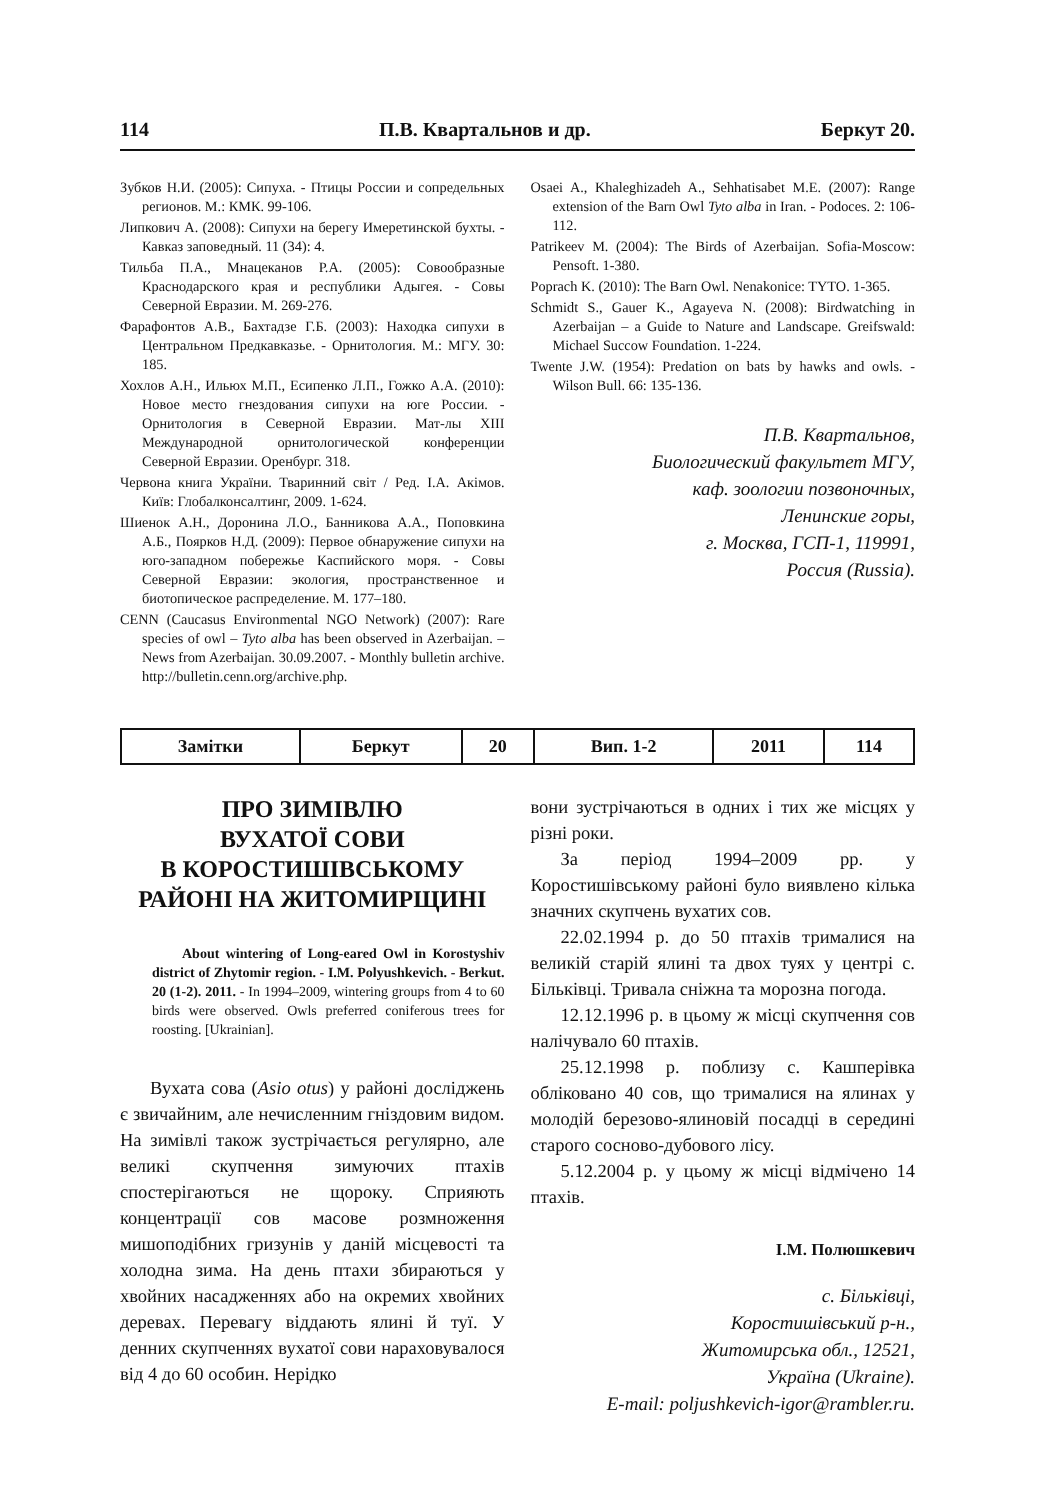114 П.В. Квартальнов и др. Беркут 20.
Зубков Н.И. (2005): Сипуха. - Птицы России и сопредельных регионов. М.: КМК. 99-106.
Липкович А. (2008): Сипухи на берегу Имеретинской бухты. - Кавказ заповедный. 11 (34): 4.
Тильба П.А., Мнацеканов Р.А. (2005): Совообразные Краснодарского края и республики Адыгея. - Совы Северной Евразии. М. 269-276.
Фарафонтов А.В., Бахтадзе Г.Б. (2003): Находка сипухи в Центральном Предкавказье. - Орнитология. М.: МГУ. 30: 185.
Хохлов А.Н., Ильюх М.П., Есипенко Л.П., Гожко А.А. (2010): Новое место гнездования сипухи на юге России. - Орнитология в Северной Евразии. Мат-лы XIII Международной орнитологической конференции Северной Евразии. Оренбург. 318.
Червона книга України. Тваринний світ / Ред. І.А. Акімов. Київ: Глобалконсалтинг, 2009. 1-624.
Шиенок А.Н., Доронина Л.О., Банникова А.А., Поповкина А.Б., Поярков Н.Д. (2009): Первое обнаружение сипухи на юго-западном побережье Каспийского моря. - Совы Северной Евразии: экология, пространственное и биотопическое распределение. М. 177–180.
CENN (Caucasus Environmental NGO Network) (2007): Rare species of owl – Tyto alba has been observed in Azerbaijan. – News from Azerbaijan. 30.09.2007. - Monthly bulletin archive. http://bulletin.cenn.org/archive.php.
Osaei A., Khaleghizadeh A., Sehhatisabet M.E. (2007): Range extension of the Barn Owl Tyto alba in Iran. - Podoces. 2: 106-112.
Patrikeev M. (2004): The Birds of Azerbaijan. Sofia-Moscow: Pensoft. 1-380.
Poprach K. (2010): The Barn Owl. Nenakonice: TYTO. 1-365.
Schmidt S., Gauer K., Agayeva N. (2008): Birdwatching in Azerbaijan – a Guide to Nature and Landscape. Greifswald: Michael Succow Foundation. 1-224.
Twente J.W. (1954): Predation on bats by hawks and owls. - Wilson Bull. 66: 135-136.
П.В. Квартальнов,
Биологический факультет МГУ,
каф. зоологии позвоночных,
Ленинские горы,
г. Москва, ГСП-1, 119991,
Россия (Russia).
| Замітки | Беркут | 20 | Вип. 1-2 | 2011 | 114 |
ПРО ЗИМІВЛЮ
ВУХАТОЇ СОВИ
В КОРОСТИШІВСЬКОМУ
РАЙОНІ НА ЖИТОМИРЩИНІ
About wintering of Long-eared Owl in Korostyshiv district of Zhytomir region. - I.M. Polyushkevich. - Berkut. 20 (1-2). 2011. - In 1994–2009, wintering groups from 4 to 60 birds were observed. Owls preferred coniferous trees for roosting. [Ukrainian].
Вухата сова (Asio otus) у районі досліджень є звичайним, але нечисленним гніздовим видом. На зимівлі також зустрічається регулярно, але великі скупчення зимуючих птахів спостерігаються не щороку. Сприяють концентрації сов масове розмноження мишоподібних гризунів у даній місцевості та холодна зима. На день птахи збираються у хвойних насадженнях або на окремих хвойних деревах. Перевагу віддають ялині й туї. У денних скупченнях вухатої сови нараховувалося від 4 до 60 особин. Нерідко
вони зустрічаються в одних і тих же місцях у різні роки.
За період 1994–2009 рр. у Коростишівському районі було виявлено кілька значних скупчень вухатих сов.
22.02.1994 р. до 50 птахів трималися на великій старій ялині та двох туях у центрі с. Більківці. Тривала сніжна та морозна погода.
12.12.1996 р. в цьому ж місці скупчення сов налічувало 60 птахів.
25.12.1998 р. поблизу с. Кашперівка обліковано 40 сов, що трималися на ялинах у молодій березово-ялиновій посадці в середині старого сосново-дубового лісу.
5.12.2004 р. у цьому ж місці відмічено 14 птахів.
І.М. Полюшкевич
с. Більківці,
Коростишівський р-н.,
Житомирська обл., 12521,
Україна (Ukraine).
E-mail: poljushkevich-igor@rambler.ru.